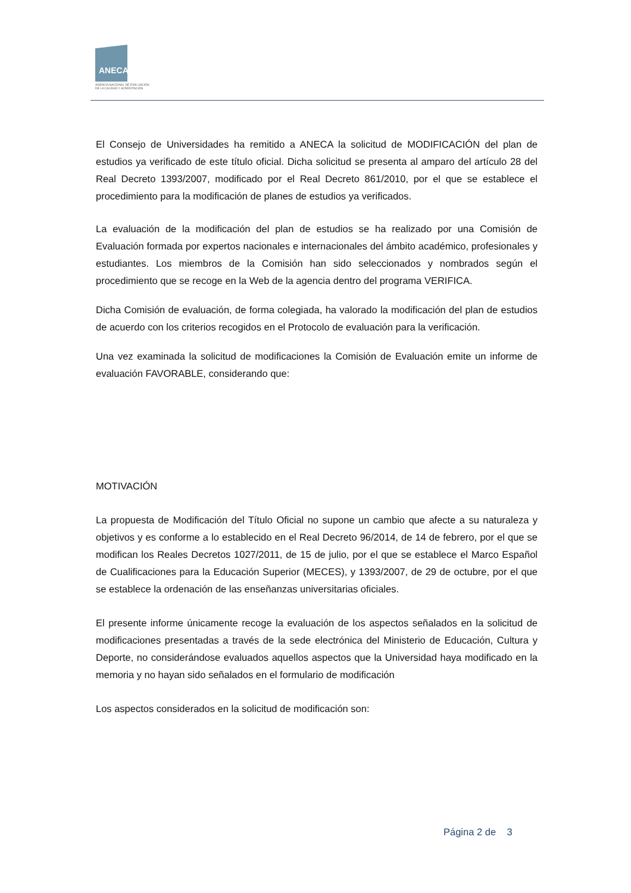ANECA
AGENCIA NACIONAL DE EVALUACIÓN
DE LA CALIDAD Y ACREDITACIÓN
El Consejo de Universidades ha remitido a ANECA la solicitud de MODIFICACIÓN del plan de estudios ya verificado de este título oficial. Dicha solicitud se presenta al amparo del artículo 28 del Real Decreto 1393/2007, modificado por el Real Decreto 861/2010, por el que se establece el procedimiento para la modificación de planes de estudios ya verificados.
La evaluación de la modificación del plan de estudios se ha realizado por una Comisión de Evaluación formada por expertos nacionales e internacionales del ámbito académico, profesionales y estudiantes. Los miembros de la Comisión han sido seleccionados y nombrados según el procedimiento que se recoge en la Web de la agencia dentro del programa VERIFICA.
Dicha Comisión de evaluación, de forma colegiada, ha valorado la modificación del plan de estudios de acuerdo con los criterios recogidos en el Protocolo de evaluación para la verificación.
Una vez examinada la solicitud de modificaciones la Comisión de Evaluación emite un informe de evaluación FAVORABLE, considerando que:
MOTIVACIÓN
La propuesta de Modificación del Título Oficial no supone un cambio que afecte a su naturaleza y objetivos y es conforme a lo establecido en el Real Decreto 96/2014, de 14 de febrero, por el que se modifican los Reales Decretos 1027/2011, de 15 de julio, por el que se establece el Marco Español de Cualificaciones para la Educación Superior (MECES), y 1393/2007, de 29 de octubre, por el que se establece la ordenación de las enseñanzas universitarias oficiales.
El presente informe únicamente recoge la evaluación de los aspectos señalados en la solicitud de modificaciones presentadas a través de la sede electrónica del Ministerio de Educación, Cultura y Deporte, no considerándose evaluados aquellos aspectos que la Universidad haya modificado en la memoria y no hayan sido señalados en el formulario de modificación
Los aspectos considerados en la solicitud de modificación son:
Página 2 de 3